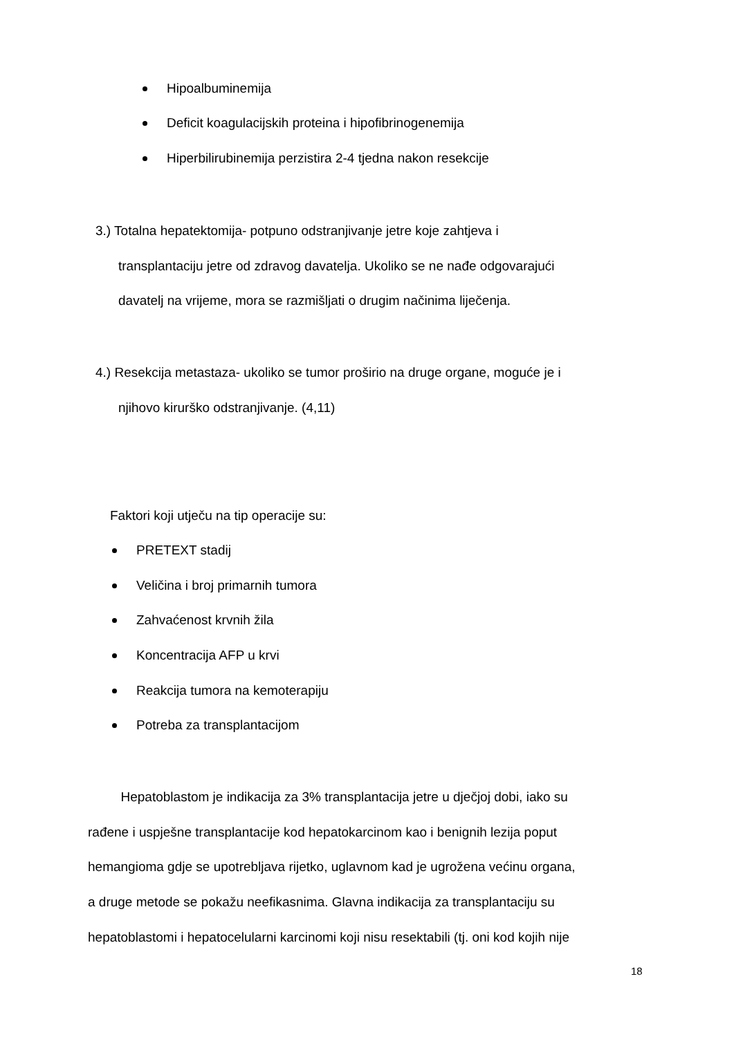Hipoalbuminemija
Deficit koagulacijskih proteina i hipofibrinogenemija
Hiperbilirubinemija perzistira 2-4 tjedna nakon resekcije
3.) Totalna hepatektomija- potpuno odstranjivanje jetre koje zahtjeva i
transplantaciju jetre od zdravog davatelja. Ukoliko se ne nađe odgovarajući
davatelj na vrijeme, mora se razmišljati o drugim načinima liječenja.
4.) Resekcija metastaza- ukoliko se tumor proširio na druge organe, moguće je i
njihovo kirurško odstranjivanje. (4,11)
Faktori koji utječu na tip operacije su:
PRETEXT stadij
Veličina i broj primarnih tumora
Zahvaćenost krvnih žila
Koncentracija AFP u krvi
Reakcija tumora na kemoterapiju
Potreba za transplantacijom
Hepatoblastom je indikacija za 3% transplantacija jetre u dječjoj dobi, iako su
rađene i uspješne transplantacije kod hepatokarcinom kao i benignih lezija poput
hemangioma gdje se upotrebljava rijetko, uglavnom kad je ugrožena većinu organa,
a druge metode se pokažu neefikasnima. Glavna indikacija za transplantaciju su
hepatoblastomi i hepatocelularni karcinomi koji nisu resektabili (tj. oni kod kojih nije
18